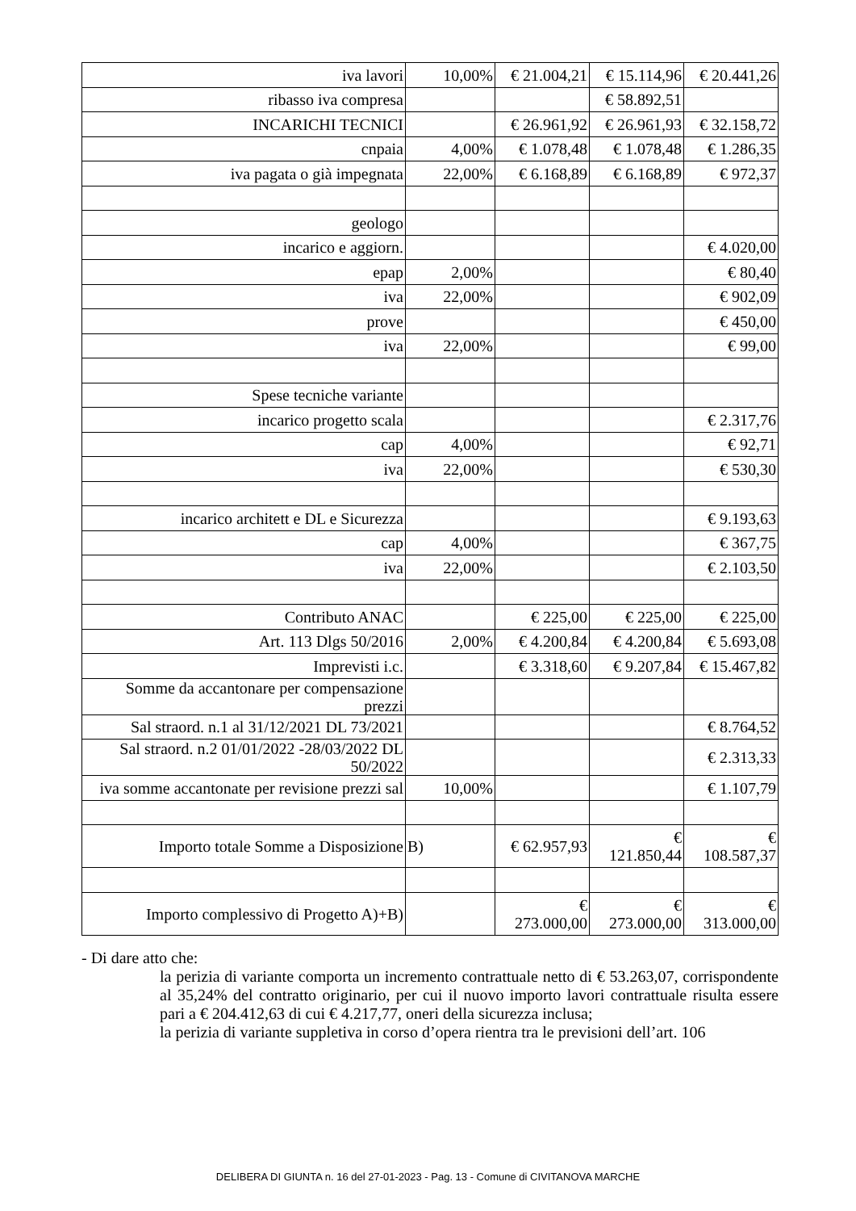| iva lavori | 10,00% | € 21.004,21 | € 15.114,96 | € 20.441,26 |
| ribasso iva compresa | | | € 58.892,51 | |
| INCARICHI TECNICI | | € 26.961,92 | € 26.961,93 | € 32.158,72 |
| cnpaia | 4,00% | € 1.078,48 | € 1.078,48 | € 1.286,35 |
| iva pagata o già impegnata | 22,00% | € 6.168,89 | € 6.168,89 | € 972,37 |
| geologo | | | | |
| incarico e aggiorn. | | | | € 4.020,00 |
| epap | 2,00% | | | € 80,40 |
| iva | 22,00% | | | € 902,09 |
| prove | | | | € 450,00 |
| iva | 22,00% | | | € 99,00 |
| Spese tecniche variante | | | | |
| incarico progetto scala | | | | € 2.317,76 |
| cap | 4,00% | | | € 92,71 |
| iva | 22,00% | | | € 530,30 |
| incarico architett e DL e Sicurezza | | | | € 9.193,63 |
| cap | 4,00% | | | € 367,75 |
| iva | 22,00% | | | € 2.103,50 |
| Contributo ANAC | | € 225,00 | € 225,00 | € 225,00 |
| Art. 113 Dlgs 50/2016 | 2,00% | € 4.200,84 | € 4.200,84 | € 5.693,08 |
| Imprevisti i.c. | | € 3.318,60 | € 9.207,84 | € 15.467,82 |
| Somme da accantonare per compensazione prezzi | | | | |
| Sal straord. n.1 al 31/12/2021 DL 73/2021 | | | | € 8.764,52 |
| Sal straord. n.2 01/01/2022 -28/03/2022 DL 50/2022 | | | | € 2.313,33 |
| iva somme accantonate per revisione prezzi sal | 10,00% | | | € 1.107,79 |
| Importo totale Somme a Disposizione | B) | € 62.957,93 | € 121.850,44 | € 108.587,37 |
| Importo complessivo di Progetto A)+B) | | € 273.000,00 | € 273.000,00 | € 313.000,00 |
- Di dare atto che:
la perizia di variante comporta un incremento contrattuale netto di € 53.263,07, corrispondente al 35,24% del contratto originario, per cui il nuovo importo lavori contrattuale risulta essere pari a € 204.412,63 di cui € 4.217,77, oneri della sicurezza inclusa;
la perizia di variante suppletiva in corso d’opera rientra tra le previsioni dell’art. 106
DELIBERA DI GIUNTA n. 16 del 27-01-2023 - Pag. 13 - Comune di CIVITANOVA MARCHE